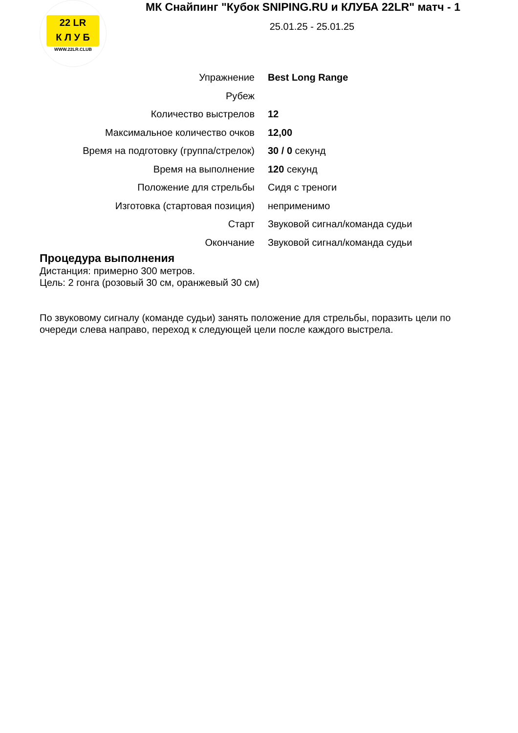22 LR
К Л У Б
WWW.22LR.CLUB
МК Снайпинг "Кубок SNIPING.RU и КЛУБА 22LR" матч - 1
25.01.25 - 25.01.25
| Упражнение | Best Long Range |
| Рубеж | |
| Количество выстрелов | 12 |
| Максимальное количество очков | 12,00 |
| Время на подготовку (группа/стрелок) | 30 / 0 секунд |
| Время на выполнение | 120 секунд |
| Положение для стрельбы | Сидя с треноги |
| Изготовка (стартовая позиция) | неприменимо |
| Старт | Звуковой сигнал/команда судьи |
| Окончание | Звуковой сигнал/команда судьи |
Процедура выполнения
Дистанция: примерно 300 метров.
Цель: 2 гонга (розовый 30 см, оранжевый 30 см)
По звуковому сигналу (команде судьи) занять положение для стрельбы, поразить цели по очереди слева направо, переход к следующей цели после каждого выстрела.